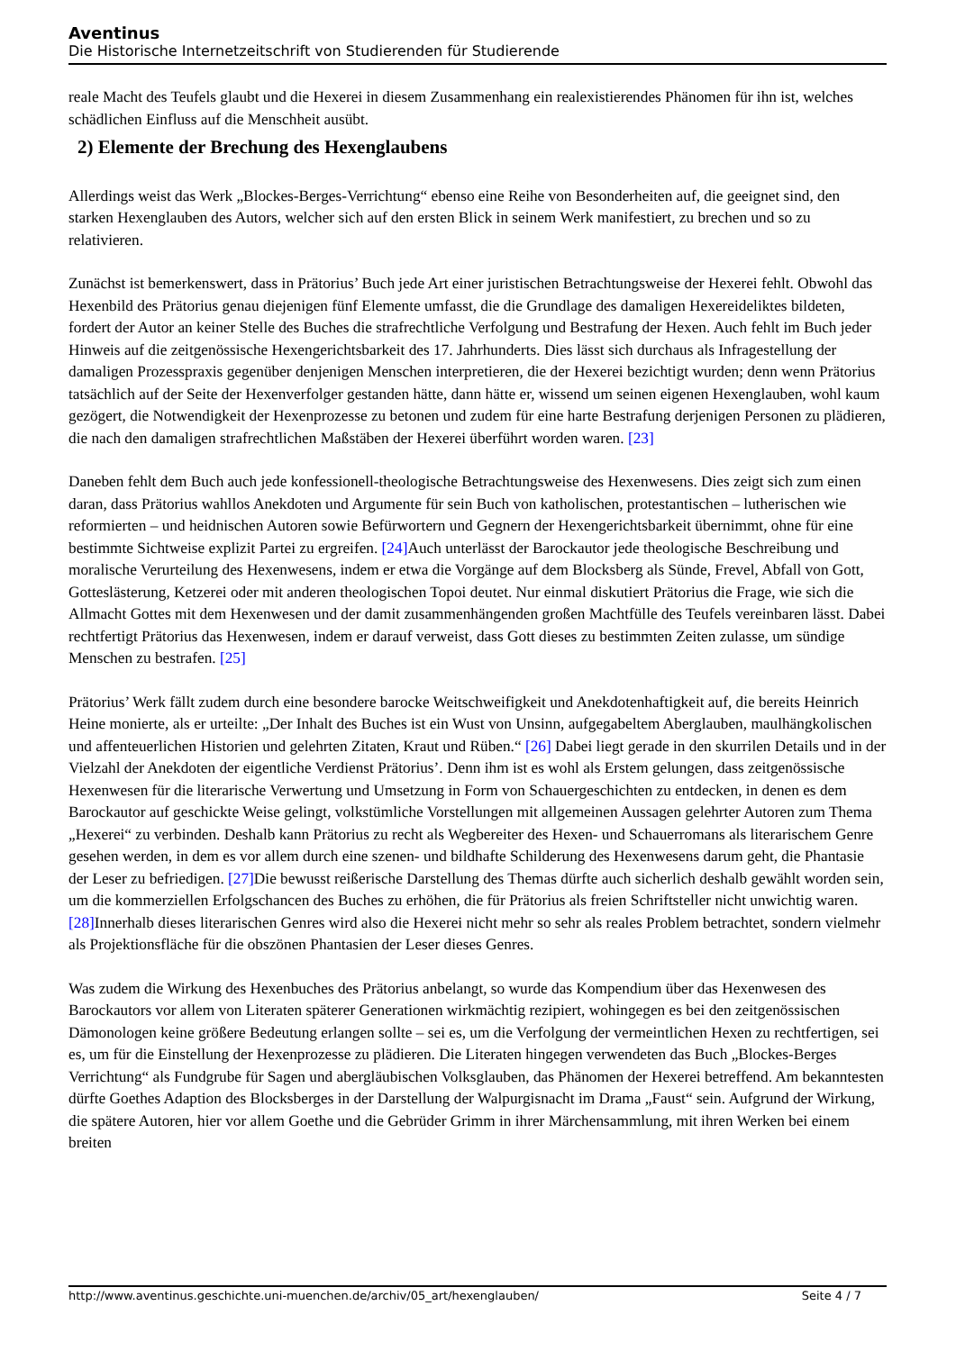Aventinus
Die Historische Internetzeitschrift von Studierenden für Studierende
reale Macht des Teufels glaubt und die Hexerei in diesem Zusammenhang ein realexistierendes Phänomen für ihn ist, welches schädlichen Einfluss auf die Menschheit ausübt.
2) Elemente der Brechung des Hexenglaubens
Allerdings weist das Werk „Blockes-Berges-Verrichtung“ ebenso eine Reihe von Besonderheiten auf, die geeignet sind, den starken Hexenglauben des Autors, welcher sich auf den ersten Blick in seinem Werk manifestiert, zu brechen und so zu relativieren.
Zunächst ist bemerkenswert, dass in Prätorius’ Buch jede Art einer juristischen Betrachtungsweise der Hexerei fehlt. Obwohl das Hexenbild des Prätorius genau diejenigen fünf Elemente umfasst, die die Grundlage des damaligen Hexereideliktes bildeten, fordert der Autor an keiner Stelle des Buches die strafrechtliche Verfolgung und Bestrafung der Hexen. Auch fehlt im Buch jeder Hinweis auf die zeitgenössische Hexengerichtsbarkeit des 17. Jahrhunderts. Dies lässt sich durchaus als Infragestellung der damaligen Prozesspraxis gegenüber denjenigen Menschen interpretieren, die der Hexerei bezichtigt wurden; denn wenn Prätorius tatsächlich auf der Seite der Hexenverfolger gestanden hätte, dann hätte er, wissend um seinen eigenen Hexenglauben, wohl kaum gezögert, die Notwendigkeit der Hexenprozesse zu betonen und zudem für eine harte Bestrafung derjenigen Personen zu plädieren, die nach den damaligen strafrechtlichen Maßstäben der Hexerei überführt worden waren. [23]
Daneben fehlt dem Buch auch jede konfessionell-theologische Betrachtungsweise des Hexenwesens. Dies zeigt sich zum einen daran, dass Prätorius wahllos Anekdoten und Argumente für sein Buch von katholischen, protestantischen – lutherischen wie reformierten – und heidnischen Autoren sowie Befürwortern und Gegnern der Hexengerichtsbarkeit übernimmt, ohne für eine bestimmte Sichtweise explizit Partei zu ergreifen. [24] Auch unterlässt der Barockautor jede theologische Beschreibung und moralische Verurteilung des Hexenwesens, indem er etwa die Vorgänge auf dem Blocksberg als Sünde, Frevel, Abfall von Gott, Gotteslästerung, Ketzerei oder mit anderen theologischen Topoi deutet. Nur einmal diskutiert Prätorius die Frage, wie sich die Allmacht Gottes mit dem Hexenwesen und der damit zusammenhängenden großen Machtfülle des Teufels vereinbaren lässt. Dabei rechtfertigt Prätorius das Hexenwesen, indem er darauf verweist, dass Gott dieses zu bestimmten Zeiten zulasse, um sündige Menschen zu bestrafen. [25]
Prätorius’ Werk fällt zudem durch eine besondere barocke Weitschweifigkeit und Anekdotenhaftigkeit auf, die bereits Heinrich Heine monierte, als er urteilte: „Der Inhalt des Buches ist ein Wust von Unsinn, aufgegabeltem Aberglauben, maulhängkolischen und affenteuerlichen Historien und gelehrten Zitaten, Kraut und Rüben.“ [26] Dabei liegt gerade in den skurrilen Details und in der Vielzahl der Anekdoten der eigentliche Verdienst Prätorius’. Denn ihm ist es wohl als Erstem gelungen, dass zeitgenössische Hexenwesen für die literarische Verwertung und Umsetzung in Form von Schauergeschichten zu entdecken, in denen es dem Barockautor auf geschickte Weise gelingt, volkstümliche Vorstellungen mit allgemeinen Aussagen gelehrter Autoren zum Thema „Hexerei“ zu verbinden. Deshalb kann Prätorius zu recht als Wegbereiter des Hexen- und Schauerromans als literarischem Genre gesehen werden, in dem es vor allem durch eine szenen- und bildhafte Schilderung des Hexenwesens darum geht, die Phantasie der Leser zu befriedigen. [27] Die bewusst reißerische Darstellung des Themas dürfte auch sicherlich deshalb gewählt worden sein, um die kommerziellen Erfolgschancen des Buches zu erhöhen, die für Prätorius als freien Schriftsteller nicht unwichtig waren. [28] Innerhalb dieses literarischen Genres wird also die Hexerei nicht mehr so sehr als reales Problem betrachtet, sondern vielmehr als Projektionsfläche für die obszönen Phantasien der Leser dieses Genres.
Was zudem die Wirkung des Hexenbuches des Prätorius anbelangt, so wurde das Kompendium über das Hexenwesen des Barockautors vor allem von Literaten späterer Generationen wirkmächtig rezipiert, wohingegen es bei den zeitgenössischen Dämonologen keine größere Bedeutung erlangen sollte – sei es, um die Verfolgung der vermeintlichen Hexen zu rechtfertigen, sei es, um für die Einstellung der Hexenprozesse zu plädieren. Die Literaten hingegen verwendeten das Buch „Blockes-Berges Verrichtung“ als Fundgrube für Sagen und abergläubischen Volksglauben, das Phänomen der Hexerei betreffend. Am bekanntesten dürfte Goethes Adaption des Blocksberges in der Darstellung der Walpurgisnacht im Drama „Faust“ sein. Aufgrund der Wirkung, die spätere Autoren, hier vor allem Goethe und die Gebrüder Grimm in ihrer Märchensammlung, mit ihren Werken bei einem breiten
http://www.aventinus.geschichte.uni-muenchen.de/archiv/05_art/hexenglauben/ Seite 4 / 7